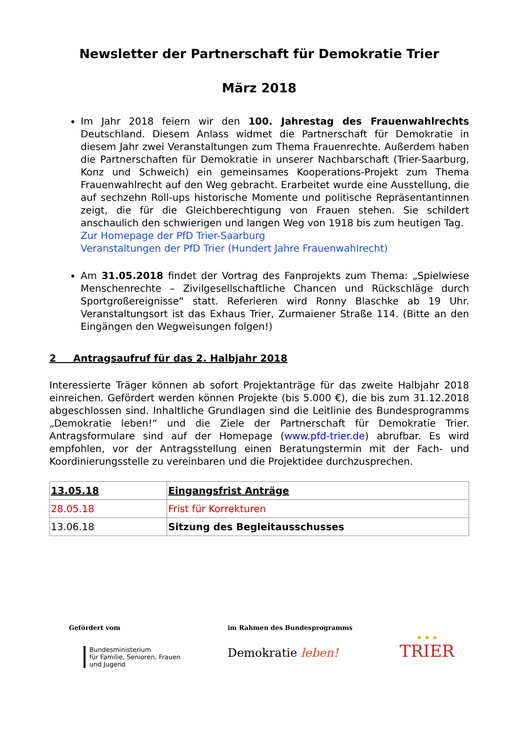Newsletter der Partnerschaft für Demokratie Trier
März 2018
Im Jahr 2018 feiern wir den 100. Jahrestag des Frauenwahlrechts Deutschland. Diesem Anlass widmet die Partnerschaft für Demokratie in diesem Jahr zwei Veranstaltungen zum Thema Frauenrechte. Außerdem haben die Partnerschaften für Demokratie in unserer Nachbarschaft (Trier-Saarburg, Konz und Schweich) ein gemeinsames Kooperations-Projekt zum Thema Frauenwahlrecht auf den Weg gebracht. Erarbeitet wurde eine Ausstellung, die auf sechzehn Roll-ups historische Momente und politische Repräsentantinnen zeigt, die für die Gleichberechtigung von Frauen stehen. Sie schildert anschaulich den schwierigen und langen Weg von 1918 bis zum heutigen Tag.
Zur Homepage der PfD Trier-Saarburg
Veranstaltungen der PfD Trier (Hundert Jahre Frauenwahlrecht)
Am 31.05.2018 findet der Vortrag des Fanprojekts zum Thema: „Spielwiese Menschenrechte – Zivilgesellschaftliche Chancen und Rückschläge durch Sportgroßereignisse“ statt. Referieren wird Ronny Blaschke ab 19 Uhr. Veranstaltungsort ist das Exhaus Trier, Zurmaiener Straße 114. (Bitte an den Eingängen den Wegweisungen folgen!)
2 Antragsaufruf für das 2. Halbjahr 2018
Interessierte Träger können ab sofort Projektanträge für das zweite Halbjahr 2018 einreichen. Gefördert werden können Projekte (bis 5.000 €), die bis zum 31.12.2018 abgeschlossen sind. Inhaltliche Grundlagen sind die Leitlinie des Bundesprogramms „Demokratie leben!“ und die Ziele der Partnerschaft für Demokratie Trier. Antragsformulare sind auf der Homepage (www.pfd-trier.de) abrufbar. Es wird empfohlen, vor der Antragsstellung einen Beratungstermin mit der Fach- und Koordinierungsstelle zu vereinbaren und die Projektidee durchzusprechen.
| 13.05.18 | Eingangsfrist Anträge |
| 28.05.18 | Frist für Korrekturen |
| 13.06.18 | Sitzung des Begleitausschusses |
Gefördert vom
Bundesministerium
für Familie, Senioren, Frauen
und Jugend
im Rahmen des Bundesprogramms
Demokratie leben!
★ ★ ★
TRIER